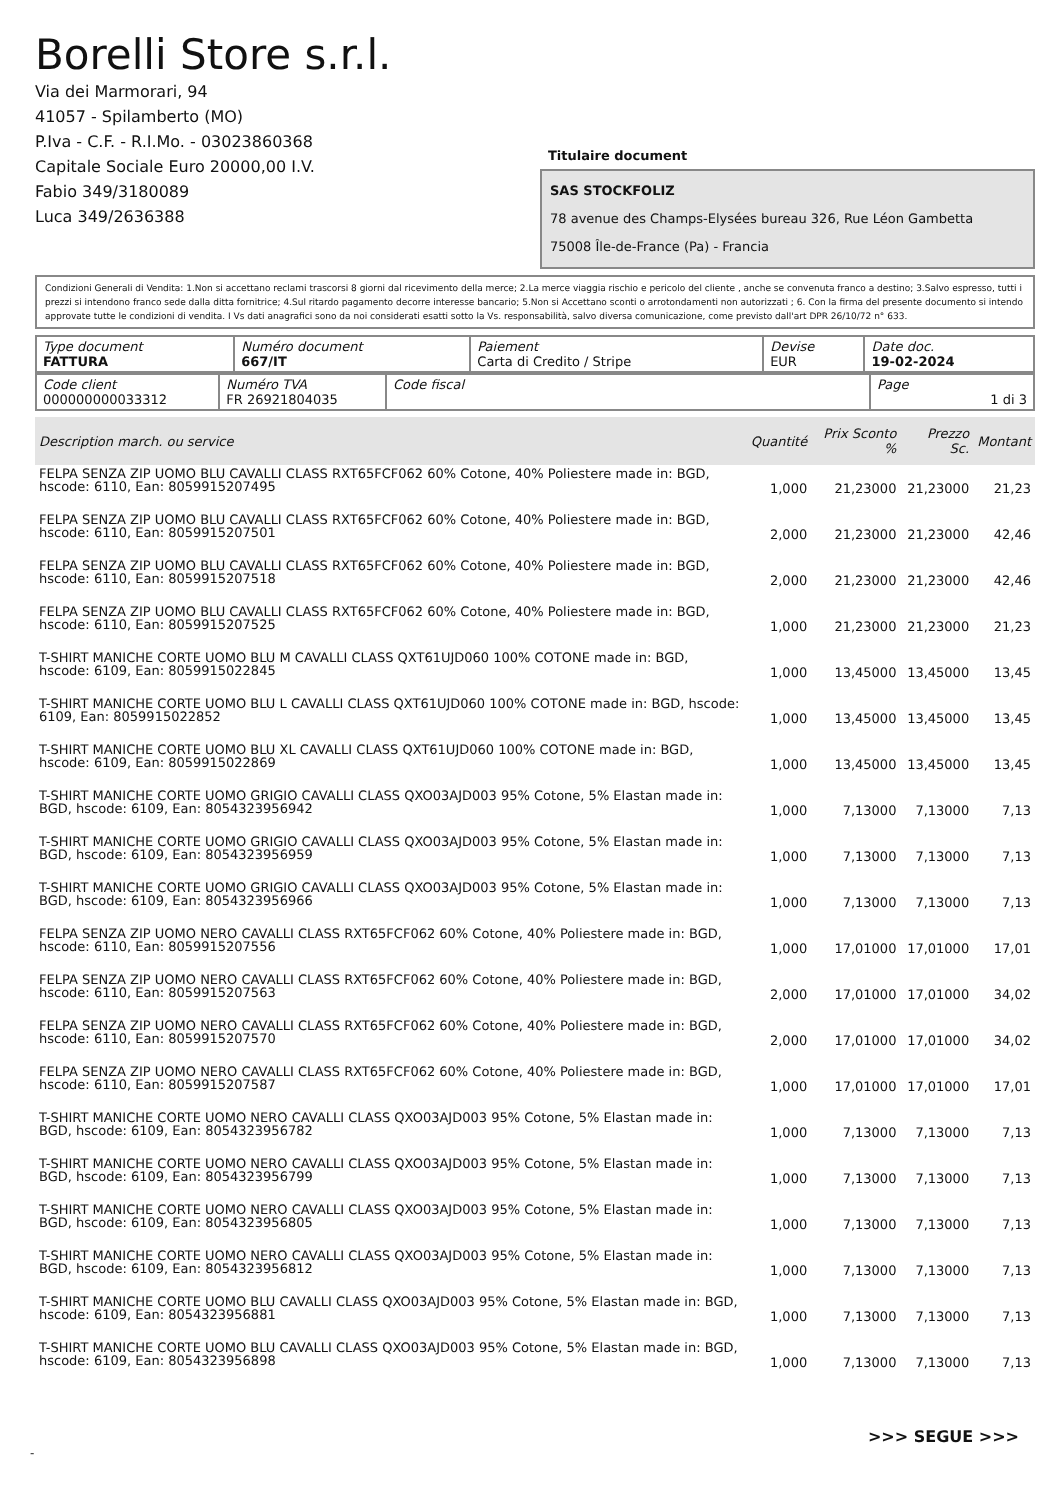Borelli Store s.r.l.
Via dei Marmorari, 94
41057 - Spilamberto (MO)
P.Iva - C.F. - R.I.Mo. - 03023860368
Capitale Sociale Euro 20000,00 I.V.
Fabio 349/3180089
Luca 349/2636388
Titulaire document
SAS STOCKFOLIZ
78 avenue des Champs-Elysées bureau 326, Rue Léon Gambetta
75008 Île-de-France (Pa) - Francia
Condizioni Generali di Vendita: 1.Non si accettano reclami trascorsi 8 giorni dal ricevimento della merce; 2.La merce viaggia rischio e pericolo del cliente , anche se convenuta franco a destino; 3.Salvo espresso, tutti i prezzi si intendono franco sede dalla ditta fornitrice; 4.Sul ritardo pagamento decorre interesse bancario; 5.Non si Accettano sconti o arrotondamenti non autorizzati ; 6. Con la firma del presente documento si intendo approvate tutte le condizioni di vendita. I Vs dati anagrafici sono da noi considerati esatti sotto la Vs. responsabilità, salvo diversa comunicazione, come previsto dall'art DPR 26/10/72 n° 633.
| Type document FATTURA | Numéro document 667/IT | Paiement Carta di Credito / Stripe | Devise EUR | Date doc. 19-02-2024 |
| Code client 000000000033312 | Numéro TVA FR 26921804035 | Code fiscal | Page 1 di 3 |
| Description march. ou service | Quantité | Prix Sconto % | Prezzo Sc. | Montant |
| --- | --- | --- | --- | --- |
| FELPA SENZA ZIP UOMO BLU CAVALLI CLASS RXT65FCF062 60% Cotone, 40% Poliestere made in: BGD, hscode: 6110, Ean: 8059915207495 | 1,000 | 21,23000 | 21,23000 | 21,23 |
| FELPA SENZA ZIP UOMO BLU CAVALLI CLASS RXT65FCF062 60% Cotone, 40% Poliestere made in: BGD, hscode: 6110, Ean: 8059915207501 | 2,000 | 21,23000 | 21,23000 | 42,46 |
| FELPA SENZA ZIP UOMO BLU CAVALLI CLASS RXT65FCF062 60% Cotone, 40% Poliestere made in: BGD, hscode: 6110, Ean: 8059915207518 | 2,000 | 21,23000 | 21,23000 | 42,46 |
| FELPA SENZA ZIP UOMO BLU CAVALLI CLASS RXT65FCF062 60% Cotone, 40% Poliestere made in: BGD, hscode: 6110, Ean: 8059915207525 | 1,000 | 21,23000 | 21,23000 | 21,23 |
| T-SHIRT MANICHE CORTE UOMO BLU M CAVALLI CLASS QXT61UJD060 100% COTONE made in: BGD, hscode: 6109, Ean: 8059915022845 | 1,000 | 13,45000 | 13,45000 | 13,45 |
| T-SHIRT MANICHE CORTE UOMO BLU L CAVALLI CLASS QXT61UJD060 100% COTONE made in: BGD, hscode: 6109, Ean: 8059915022852 | 1,000 | 13,45000 | 13,45000 | 13,45 |
| T-SHIRT MANICHE CORTE UOMO BLU XL CAVALLI CLASS QXT61UJD060 100% COTONE made in: BGD, hscode: 6109, Ean: 8059915022869 | 1,000 | 13,45000 | 13,45000 | 13,45 |
| T-SHIRT MANICHE CORTE UOMO GRIGIO CAVALLI CLASS QXO03AJD003 95% Cotone, 5% Elastan made in: BGD, hscode: 6109, Ean: 8054323956942 | 1,000 | 7,13000 | 7,13000 | 7,13 |
| T-SHIRT MANICHE CORTE UOMO GRIGIO CAVALLI CLASS QXO03AJD003 95% Cotone, 5% Elastan made in: BGD, hscode: 6109, Ean: 8054323956959 | 1,000 | 7,13000 | 7,13000 | 7,13 |
| T-SHIRT MANICHE CORTE UOMO GRIGIO CAVALLI CLASS QXO03AJD003 95% Cotone, 5% Elastan made in: BGD, hscode: 6109, Ean: 8054323956966 | 1,000 | 7,13000 | 7,13000 | 7,13 |
| FELPA SENZA ZIP UOMO NERO CAVALLI CLASS RXT65FCF062 60% Cotone, 40% Poliestere made in: BGD, hscode: 6110, Ean: 8059915207556 | 1,000 | 17,01000 | 17,01000 | 17,01 |
| FELPA SENZA ZIP UOMO NERO CAVALLI CLASS RXT65FCF062 60% Cotone, 40% Poliestere made in: BGD, hscode: 6110, Ean: 8059915207563 | 2,000 | 17,01000 | 17,01000 | 34,02 |
| FELPA SENZA ZIP UOMO NERO CAVALLI CLASS RXT65FCF062 60% Cotone, 40% Poliestere made in: BGD, hscode: 6110, Ean: 8059915207570 | 2,000 | 17,01000 | 17,01000 | 34,02 |
| FELPA SENZA ZIP UOMO NERO CAVALLI CLASS RXT65FCF062 60% Cotone, 40% Poliestere made in: BGD, hscode: 6110, Ean: 8059915207587 | 1,000 | 17,01000 | 17,01000 | 17,01 |
| T-SHIRT MANICHE CORTE UOMO NERO CAVALLI CLASS QXO03AJD003 95% Cotone, 5% Elastan made in: BGD, hscode: 6109, Ean: 8054323956782 | 1,000 | 7,13000 | 7,13000 | 7,13 |
| T-SHIRT MANICHE CORTE UOMO NERO CAVALLI CLASS QXO03AJD003 95% Cotone, 5% Elastan made in: BGD, hscode: 6109, Ean: 8054323956799 | 1,000 | 7,13000 | 7,13000 | 7,13 |
| T-SHIRT MANICHE CORTE UOMO NERO CAVALLI CLASS QXO03AJD003 95% Cotone, 5% Elastan made in: BGD, hscode: 6109, Ean: 8054323956805 | 1,000 | 7,13000 | 7,13000 | 7,13 |
| T-SHIRT MANICHE CORTE UOMO NERO CAVALLI CLASS QXO03AJD003 95% Cotone, 5% Elastan made in: BGD, hscode: 6109, Ean: 8054323956812 | 1,000 | 7,13000 | 7,13000 | 7,13 |
| T-SHIRT MANICHE CORTE UOMO BLU CAVALLI CLASS QXO03AJD003 95% Cotone, 5% Elastan made in: BGD, hscode: 6109, Ean: 8054323956881 | 1,000 | 7,13000 | 7,13000 | 7,13 |
| T-SHIRT MANICHE CORTE UOMO BLU CAVALLI CLASS QXO03AJD003 95% Cotone, 5% Elastan made in: BGD, hscode: 6109, Ean: 8054323956898 | 1,000 | 7,13000 | 7,13000 | 7,13 |
>>> SEGUE >>>
-